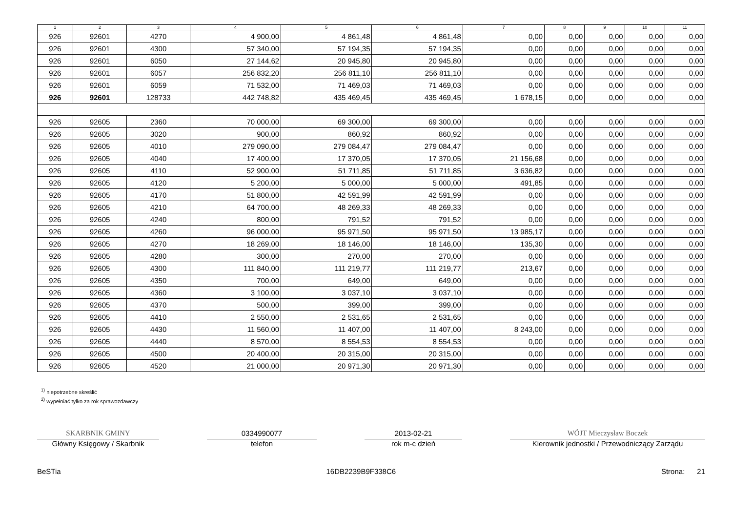| 1 | 2 | 3 | 4 | 5 | 6 | 7 | 8 | 9 | 10 | 11 |
| --- | --- | --- | --- | --- | --- | --- | --- | --- | --- | --- |
| 926 | 92601 | 4270 | 4 900,00 | 4 861,48 | 4 861,48 | 0,00 | 0,00 | 0,00 | 0,00 | 0,00 |
| 926 | 92601 | 4300 | 57 340,00 | 57 194,35 | 57 194,35 | 0,00 | 0,00 | 0,00 | 0,00 | 0,00 |
| 926 | 92601 | 6050 | 27 144,62 | 20 945,80 | 20 945,80 | 0,00 | 0,00 | 0,00 | 0,00 | 0,00 |
| 926 | 92601 | 6057 | 256 832,20 | 256 811,10 | 256 811,10 | 0,00 | 0,00 | 0,00 | 0,00 | 0,00 |
| 926 | 92601 | 6059 | 71 532,00 | 71 469,03 | 71 469,03 | 0,00 | 0,00 | 0,00 | 0,00 | 0,00 |
| 926 | 92601 | 128733 | 442 748,82 | 435 469,45 | 435 469,45 | 1 678,15 | 0,00 | 0,00 | 0,00 | 0,00 |
| 926 | 92605 | 2360 | 70 000,00 | 69 300,00 | 69 300,00 | 0,00 | 0,00 | 0,00 | 0,00 | 0,00 |
| 926 | 92605 | 3020 | 900,00 | 860,92 | 860,92 | 0,00 | 0,00 | 0,00 | 0,00 | 0,00 |
| 926 | 92605 | 4010 | 279 090,00 | 279 084,47 | 279 084,47 | 0,00 | 0,00 | 0,00 | 0,00 | 0,00 |
| 926 | 92605 | 4040 | 17 400,00 | 17 370,05 | 17 370,05 | 21 156,68 | 0,00 | 0,00 | 0,00 | 0,00 |
| 926 | 92605 | 4110 | 52 900,00 | 51 711,85 | 51 711,85 | 3 636,82 | 0,00 | 0,00 | 0,00 | 0,00 |
| 926 | 92605 | 4120 | 5 200,00 | 5 000,00 | 5 000,00 | 491,85 | 0,00 | 0,00 | 0,00 | 0,00 |
| 926 | 92605 | 4170 | 51 800,00 | 42 591,99 | 42 591,99 | 0,00 | 0,00 | 0,00 | 0,00 | 0,00 |
| 926 | 92605 | 4210 | 64 700,00 | 48 269,33 | 48 269,33 | 0,00 | 0,00 | 0,00 | 0,00 | 0,00 |
| 926 | 92605 | 4240 | 800,00 | 791,52 | 791,52 | 0,00 | 0,00 | 0,00 | 0,00 | 0,00 |
| 926 | 92605 | 4260 | 96 000,00 | 95 971,50 | 95 971,50 | 13 985,17 | 0,00 | 0,00 | 0,00 | 0,00 |
| 926 | 92605 | 4270 | 18 269,00 | 18 146,00 | 18 146,00 | 135,30 | 0,00 | 0,00 | 0,00 | 0,00 |
| 926 | 92605 | 4280 | 300,00 | 270,00 | 270,00 | 0,00 | 0,00 | 0,00 | 0,00 | 0,00 |
| 926 | 92605 | 4300 | 111 840,00 | 111 219,77 | 111 219,77 | 213,67 | 0,00 | 0,00 | 0,00 | 0,00 |
| 926 | 92605 | 4350 | 700,00 | 649,00 | 649,00 | 0,00 | 0,00 | 0,00 | 0,00 | 0,00 |
| 926 | 92605 | 4360 | 3 100,00 | 3 037,10 | 3 037,10 | 0,00 | 0,00 | 0,00 | 0,00 | 0,00 |
| 926 | 92605 | 4370 | 500,00 | 399,00 | 399,00 | 0,00 | 0,00 | 0,00 | 0,00 | 0,00 |
| 926 | 92605 | 4410 | 2 550,00 | 2 531,65 | 2 531,65 | 0,00 | 0,00 | 0,00 | 0,00 | 0,00 |
| 926 | 92605 | 4430 | 11 560,00 | 11 407,00 | 11 407,00 | 8 243,00 | 0,00 | 0,00 | 0,00 | 0,00 |
| 926 | 92605 | 4440 | 8 570,00 | 8 554,53 | 8 554,53 | 0,00 | 0,00 | 0,00 | 0,00 | 0,00 |
| 926 | 92605 | 4500 | 20 400,00 | 20 315,00 | 20 315,00 | 0,00 | 0,00 | 0,00 | 0,00 | 0,00 |
| 926 | 92605 | 4520 | 21 000,00 | 20 971,30 | 20 971,30 | 0,00 | 0,00 | 0,00 | 0,00 | 0,00 |
<sup>1)</sup> niepotrzebne skreślić
<sup>2)</sup> wypełniać tylko za rok sprawozdawczy
SKARBNIK GMINY
Główny Księgowy / Skarbnik
0334990077
telefon
2013-02-21
rok m-c dzień
WÓJT Mieczysław Boczek
Kierownik jednostki / Przewodniczący Zarządu
BeSTia 16DB2239B9F338C6 Strona: 21